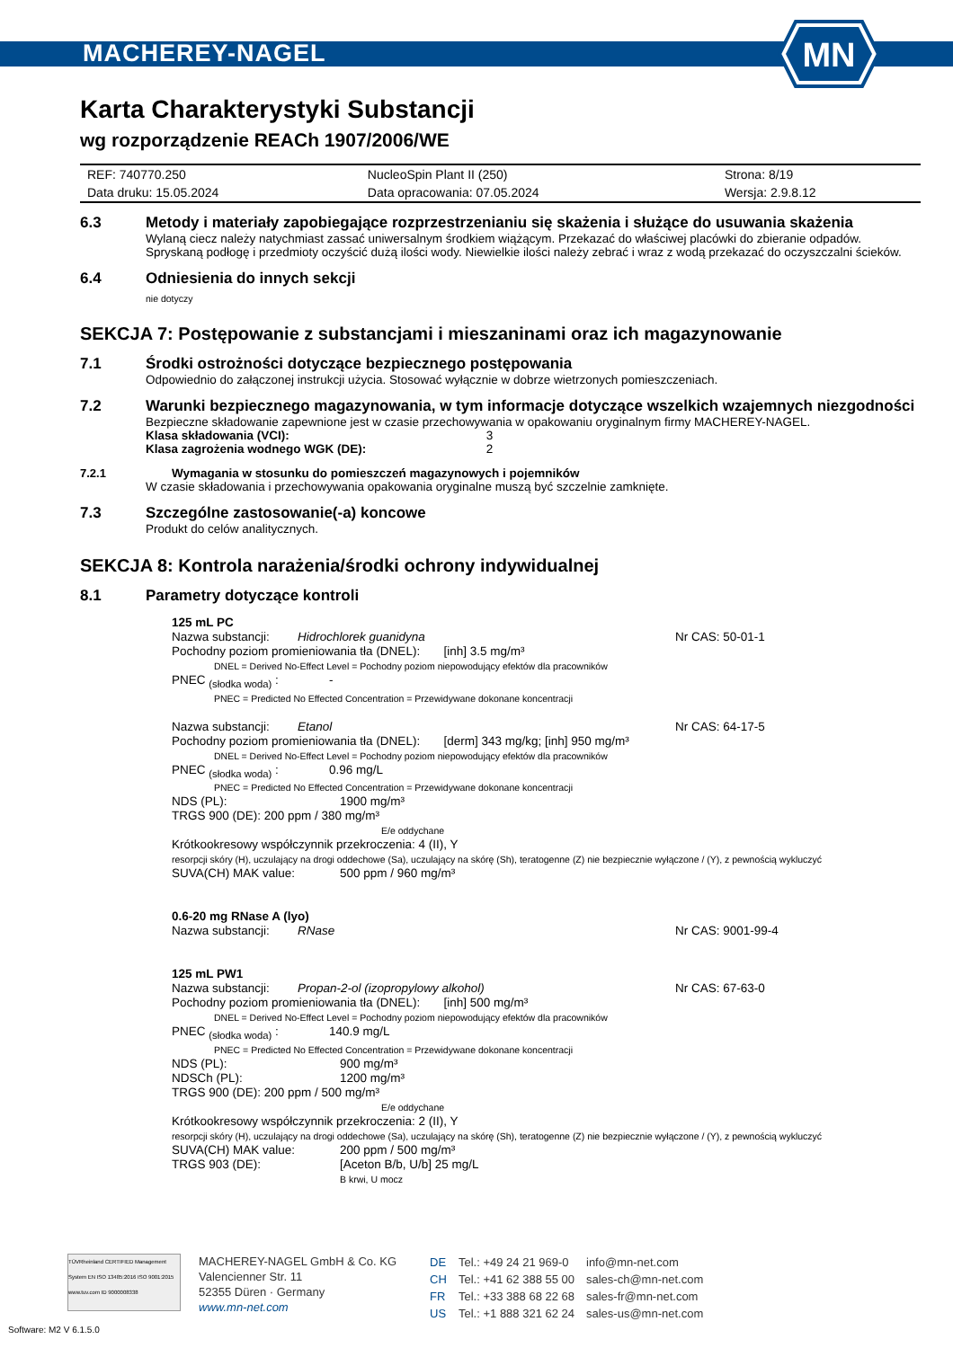MACHEREY-NAGEL
MN
Karta Charakterystyki Substancji
wg rozporządzenie REACh 1907/2006/WE
| REF: 740770.250 | NucleoSpin Plant II (250) | Strona: 8/19 |
| Data druku: 15.05.2024 | Data opracowania: 07.05.2024 | Wersja: 2.9.8.12 |
6.3 Metody i materiały zapobiegające rozprzestrzenianiu się skażenia i służące do usuwania skażenia
Wylaną ciecz należy natychmiast zassać uniwersalnym środkiem wiążącym. Przekazać do właściwej placówki do zbieranie odpadów. Spryskaną podłogę i przedmioty oczyścić dużą ilości wody. Niewielkie ilości należy zebrać i wraz z wodą przekazać do oczyszczalni ścieków.
6.4 Odniesienia do innych sekcji
nie dotyczy
SEKCJA 7: Postępowanie z substancjami i mieszaninami oraz ich magazynowanie
7.1 Środki ostrożności dotyczące bezpiecznego postępowania
Odpowiednio do załączonej instrukcji użycia. Stosować wyłącznie w dobrze wietrzonych pomieszczeniach.
7.2 Warunki bezpiecznego magazynowania, w tym informacje dotyczące wszelkich wzajemnych niezgodności
Bezpieczne składowanie zapewnione jest w czasie przechowywania w opakowaniu oryginalnym firmy MACHEREY-NAGEL.
Klasa składowania (VCI): 3
Klasa zagrożenia wodnego WGK (DE): 2
7.2.1 Wymagania w stosunku do pomieszczeń magazynowych i pojemników
W czasie składowania i przechowywania opakowania oryginalne muszą być szczelnie zamknięte.
7.3 Szczególne zastosowanie(-a) koncowe
Produkt do celów analitycznych.
SEKCJA 8: Kontrola narażenia/środki ochrony indywidualnej
8.1 Parametry dotyczące kontroli
125 mL PC
Nazwa substancji: Hidrochlorek guanidyna Nr CAS: 50-01-1
Pochodny poziom promieniowania tła (DNEL): [inh] 3.5 mg/m³
DNEL = Derived No-Effect Level = Pochodny poziom niepowodujący efektów dla pracowników
PNEC <sub>(słodka woda)</sub> : -
PNEC = Predicted No Effected Concentration = Przewidywane dokonane koncentracji
Nazwa substancji: Etanol Nr CAS: 64-17-5
Pochodny poziom promieniowania tła (DNEL): [derm] 343 mg/kg; [inh] 950 mg/m³
DNEL = Derived No-Effect Level = Pochodny poziom niepowodujący efektów dla pracowników
PNEC <sub>(słodka woda)</sub> : 0.96 mg/L
PNEC = Predicted No Effected Concentration = Przewidywane dokonane koncentracji
NDS (PL): 1900 mg/m³
TRGS 900 (DE): 200 ppm / 380 mg/m³
E/e oddychane
Krótkookresowy współczynnik przekroczenia: 4 (II), Y
resorpcji skóry (H), uczulający na drogi oddechowe (Sa), uczulający na skórę (Sh), teratogenne (Z) nie bezpiecznie wyłączone / (Y), z pewnością wykluczyć
SUVA(CH) MAK value: 500 ppm / 960 mg/m³
0.6-20 mg RNase A (lyo)
Nazwa substancji: RNase Nr CAS: 9001-99-4
125 mL PW1
Nazwa substancji: Propan-2-ol (izopropylowy alkohol) Nr CAS: 67-63-0
Pochodny poziom promieniowania tła (DNEL): [inh] 500 mg/m³
DNEL = Derived No-Effect Level = Pochodny poziom niepowodujący efektów dla pracowników
PNEC <sub>(słodka woda)</sub> : 140.9 mg/L
PNEC = Predicted No Effected Concentration = Przewidywane dokonane koncentracji
NDS (PL): 900 mg/m³
NDSCh (PL): 1200 mg/m³
TRGS 900 (DE): 200 ppm / 500 mg/m³
E/e oddychane
Krótkookresowy współczynnik przekroczenia: 2 (II), Y
resorpcji skóry (H), uczulający na drogi oddechowe (Sa), uczulający na skórę (Sh), teratogenne (Z) nie bezpiecznie wyłączone / (Y), z pewnością wykluczyć
SUVA(CH) MAK value: 200 ppm / 500 mg/m³
TRGS 903 (DE): [Aceton B/b, U/b] 25 mg/L
B krwi, U mocz
TÜVRheinland CERTIFIED Management System EN ISO 13485:2016 ISO 9001:2015 www.tuv.com ID 9000008338
MACHEREY-NAGEL GmbH & Co. KG
Valencienner Str. 11
52355 Düren · Germany
www.mn-net.com
| DE | Tel.: +49 24 21 969-0 | info@mn-net.com |
| CH | Tel.: +41 62 388 55 00 | sales-ch@mn-net.com |
| FR | Tel.: +33 388 68 22 68 | sales-fr@mn-net.com |
| US | Tel.: +1 888 321 62 24 | sales-us@mn-net.com |
Software: M2 V 6.1.5.0